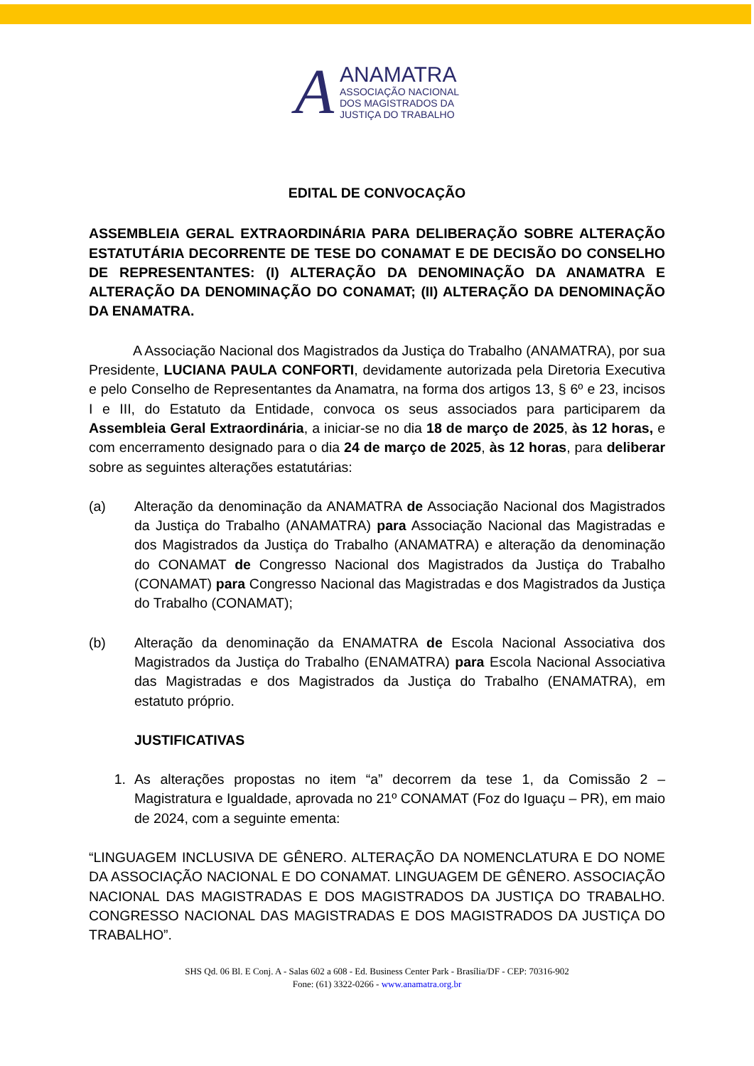A
ANAMATRA
ASSOCIAÇÃO NACIONAL
DOS MAGISTRADOS DA
JUSTIÇA DO TRABALHO
EDITAL DE CONVOCAÇÃO
ASSEMBLEIA GERAL EXTRAORDINÁRIA PARA DELIBERAÇÃO SOBRE ALTERAÇÃO ESTATUTÁRIA DECORRENTE DE TESE DO CONAMAT E DE DECISÃO DO CONSELHO DE REPRESENTANTES: (I) ALTERAÇÃO DA DENOMINAÇÃO DA ANAMATRA E ALTERAÇÃO DA DENOMINAÇÃO DO CONAMAT; (II) ALTERAÇÃO DA DENOMINAÇÃO DA ENAMATRA.
A Associação Nacional dos Magistrados da Justiça do Trabalho (ANAMATRA), por sua Presidente, LUCIANA PAULA CONFORTI, devidamente autorizada pela Diretoria Executiva e pelo Conselho de Representantes da Anamatra, na forma dos artigos 13, § 6º e 23, incisos I e III, do Estatuto da Entidade, convoca os seus associados para participarem da Assembleia Geral Extraordinária, a iniciar-se no dia 18 de março de 2025, às 12 horas, e com encerramento designado para o dia 24 de março de 2025, às 12 horas, para deliberar sobre as seguintes alterações estatutárias:
(a) Alteração da denominação da ANAMATRA de Associação Nacional dos Magistrados da Justiça do Trabalho (ANAMATRA) para Associação Nacional das Magistradas e dos Magistrados da Justiça do Trabalho (ANAMATRA) e alteração da denominação do CONAMAT de Congresso Nacional dos Magistrados da Justiça do Trabalho (CONAMAT) para Congresso Nacional das Magistradas e dos Magistrados da Justiça do Trabalho (CONAMAT);
(b) Alteração da denominação da ENAMATRA de Escola Nacional Associativa dos Magistrados da Justiça do Trabalho (ENAMATRA) para Escola Nacional Associativa das Magistradas e dos Magistrados da Justiça do Trabalho (ENAMATRA), em estatuto próprio.
JUSTIFICATIVAS
1. As alterações propostas no item “a” decorrem da tese 1, da Comissão 2 – Magistratura e Igualdade, aprovada no 21º CONAMAT (Foz do Iguaçu – PR), em maio de 2024, com a seguinte ementa:
“LINGUAGEM INCLUSIVA DE GÊNERO. ALTERAÇÃO DA NOMENCLATURA E DO NOME DA ASSOCIAÇÃO NACIONAL E DO CONAMAT. LINGUAGEM DE GÊNERO. ASSOCIAÇÃO NACIONAL DAS MAGISTRADAS E DOS MAGISTRADOS DA JUSTIÇA DO TRABALHO. CONGRESSO NACIONAL DAS MAGISTRADAS E DOS MAGISTRADOS DA JUSTIÇA DO TRABALHO”.
SHS Qd. 06 Bl. E Conj. A - Salas 602 a 608 - Ed. Business Center Park - Brasília/DF - CEP: 70316-902
Fone: (61) 3322-0266 - www.anamatra.org.br